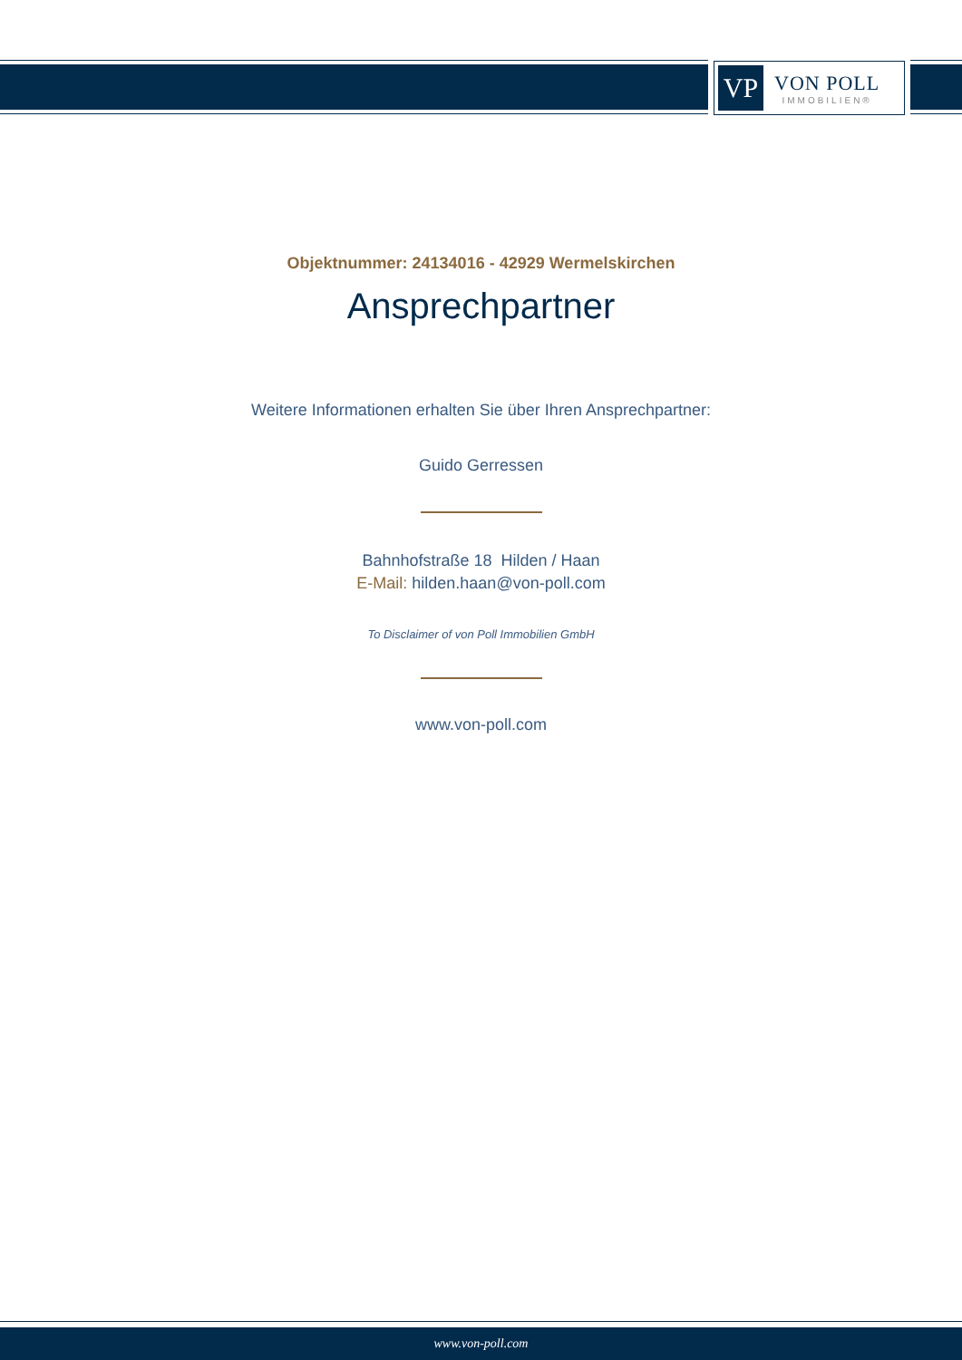VP
VON POLL
IMMOBILIEN®
Objektnummer: 24134016 - 42929 Wermelskirchen
Ansprechpartner
Weitere Informationen erhalten Sie über Ihren Ansprechpartner:
Guido Gerressen
Bahnhofstraße 18 Hilden / Haan
E-Mail: hilden.haan@von-poll.com
To Disclaimer of von Poll Immobilien GmbH
www.von-poll.com
www.von-poll.com